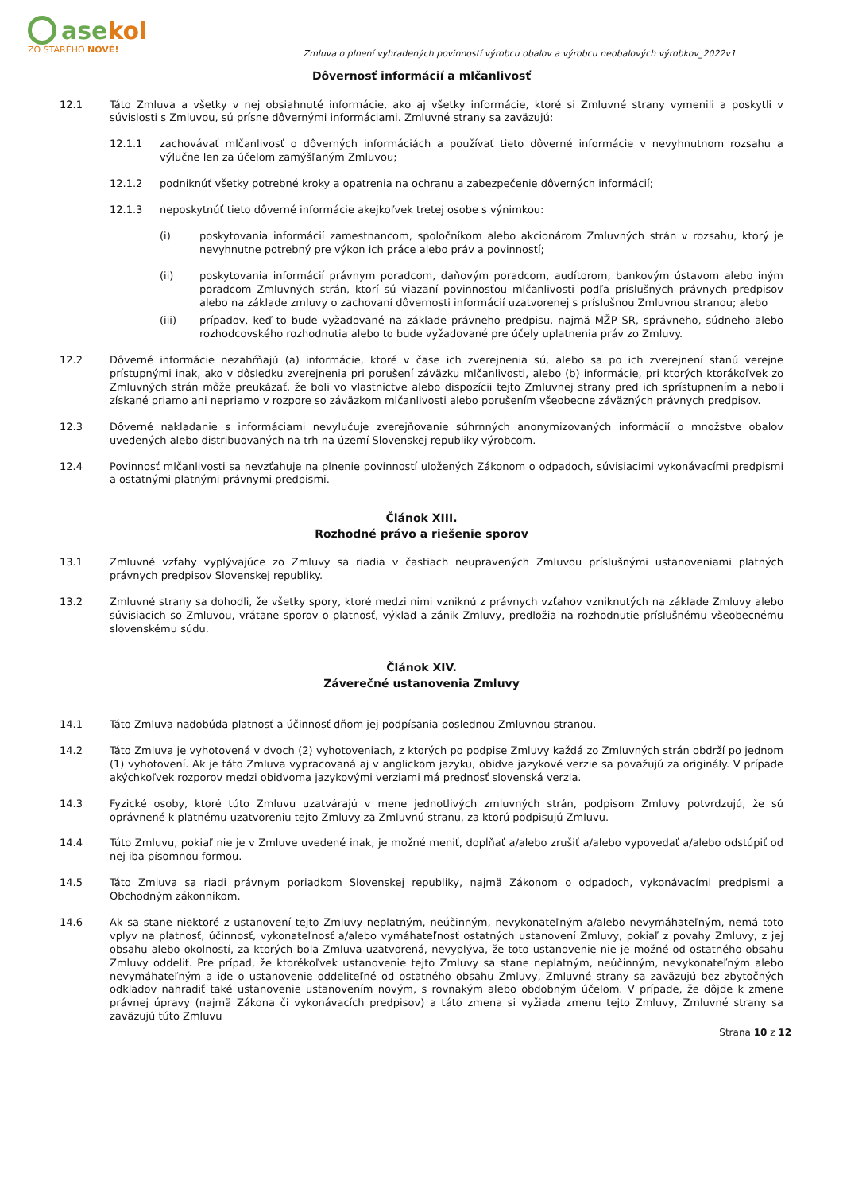asekol
ZO STARÉHO NOVÉ!
Zmluva o plnení vyhradených povinností výrobcu obalov a výrobcu neobalových výrobkov_2022v1
Dôvernosť informácií a mlčanlivosť
12.1 Táto Zmluva a všetky v nej obsiahnuté informácie, ako aj všetky informácie, ktoré si Zmluvné strany vymenili a poskytli v súvislosti s Zmluvou, sú prísne dôvernými informáciami. Zmluvné strany sa zaväzujú:
12.1.1 zachovávať mlčanlivosť o dôverných informáciách a používať tieto dôverné informácie v nevyhnutnom rozsahu a výlučne len za účelom zamýšľaným Zmluvou;
12.1.2 podniknúť všetky potrebné kroky a opatrenia na ochranu a zabezpečenie dôverných informácií;
12.1.3 neposkytnúť tieto dôverné informácie akejkoľvek tretej osobe s výnimkou:
(i) poskytovania informácií zamestnancom, spoločníkom alebo akcionárom Zmluvných strán v rozsahu, ktorý je nevyhnutne potrebný pre výkon ich práce alebo práv a povinností;
(ii) poskytovania informácií právnym poradcom, daňovým poradcom, audítorom, bankovým ústavom alebo iným poradcom Zmluvných strán, ktorí sú viazaní povinnosťou mlčanlivosti podľa príslušných právnych predpisov alebo na základe zmluvy o zachovaní dôvernosti informácií uzatvorenej s príslušnou Zmluvnou stranou; alebo
(iii) prípadov, keď to bude vyžadované na základe právneho predpisu, najmä MŽP SR, správneho, súdneho alebo rozhodcovského rozhodnutia alebo to bude vyžadované pre účely uplatnenia práv zo Zmluvy.
12.2 Dôverné informácie nezahŕňajú (a) informácie, ktoré v čase ich zverejnenia sú, alebo sa po ich zverejnení stanú verejne prístupnými inak, ako v dôsledku zverejnenia pri porušení záväzku mlčanlivosti, alebo (b) informácie, pri ktorých ktorákoľvek zo Zmluvných strán môže preukázať, že boli vo vlastníctve alebo dispozícii tejto Zmluvnej strany pred ich sprístupnením a neboli získané priamo ani nepriamo v rozpore so záväzkom mlčanlivosti alebo porušením všeobecne záväzných právnych predpisov.
12.3 Dôverné nakladanie s informáciami nevylučuje zverejňovanie súhrnných anonymizovaných informácií o množstve obalov uvedených alebo distribuovaných na trh na území Slovenskej republiky výrobcom.
12.4 Povinnosť mlčanlivosti sa nevzťahuje na plnenie povinností uložených Zákonom o odpadoch, súvisiacimi vykonávacími predpismi a ostatnými platnými právnymi predpismi.
Článok XIII.
Rozhodné právo a riešenie sporov
13.1 Zmluvné vzťahy vyplývajúce zo Zmluvy sa riadia v častiach neupravených Zmluvou príslušnými ustanoveniami platných právnych predpisov Slovenskej republiky.
13.2 Zmluvné strany sa dohodli, že všetky spory, ktoré medzi nimi vzniknú z právnych vzťahov vzniknutých na základe Zmluvy alebo súvisiacich so Zmluvou, vrátane sporov o platnosť, výklad a zánik Zmluvy, predložia na rozhodnutie príslušnému všeobecnému slovenskému súdu.
Článok XIV.
Záverečné ustanovenia Zmluvy
14.1 Táto Zmluva nadobúda platnosť a účinnosť dňom jej podpísania poslednou Zmluvnou stranou.
14.2 Táto Zmluva je vyhotovená v dvoch (2) vyhotoveniach, z ktorých po podpise Zmluvy každá zo Zmluvných strán obdrží po jednom (1) vyhotovení. Ak je táto Zmluva vypracovaná aj v anglickom jazyku, obidve jazykové verzie sa považujú za originály. V prípade akýchkoľvek rozporov medzi obidvoma jazykovými verziami má prednosť slovenská verzia.
14.3 Fyzické osoby, ktoré túto Zmluvu uzatvárajú v mene jednotlivých zmluvných strán, podpisom Zmluvy potvrdzujú, že sú oprávnené k platnému uzatvoreniu tejto Zmluvy za Zmluvnú stranu, za ktorú podpisujú Zmluvu.
14.4 Túto Zmluvu, pokiaľ nie je v Zmluve uvedené inak, je možné meniť, dopĺňať a/alebo zrušiť a/alebo vypovedať a/alebo odstúpiť od nej iba písomnou formou.
14.5 Táto Zmluva sa riadi právnym poriadkom Slovenskej republiky, najmä Zákonom o odpadoch, vykonávacími predpismi a Obchodným zákonníkom.
14.6 Ak sa stane niektoré z ustanovení tejto Zmluvy neplatným, neúčinným, nevykonateľným a/alebo nevymáhateľným, nemá toto vplyv na platnosť, účinnosť, vykonateľnosť a/alebo vymáhateľnosť ostatných ustanovení Zmluvy, pokiaľ z povahy Zmluvy, z jej obsahu alebo okolností, za ktorých bola Zmluva uzatvorená, nevyplýva, že toto ustanovenie nie je možné od ostatného obsahu Zmluvy oddeliť. Pre prípad, že ktorékoľvek ustanovenie tejto Zmluvy sa stane neplatným, neúčinným, nevykonateľným alebo nevymáhateľným a ide o ustanovenie oddeliteľné od ostatného obsahu Zmluvy, Zmluvné strany sa zaväzujú bez zbytočných odkladov nahradiť také ustanovenie ustanovením novým, s rovnakým alebo obdobným účelom. V prípade, že dôjde k zmene právnej úpravy (najmä Zákona či vykonávacích predpisov) a táto zmena si vyžiada zmenu tejto Zmluvy, Zmluvné strany sa zaväzujú túto Zmluvu
Strana 10 z 12